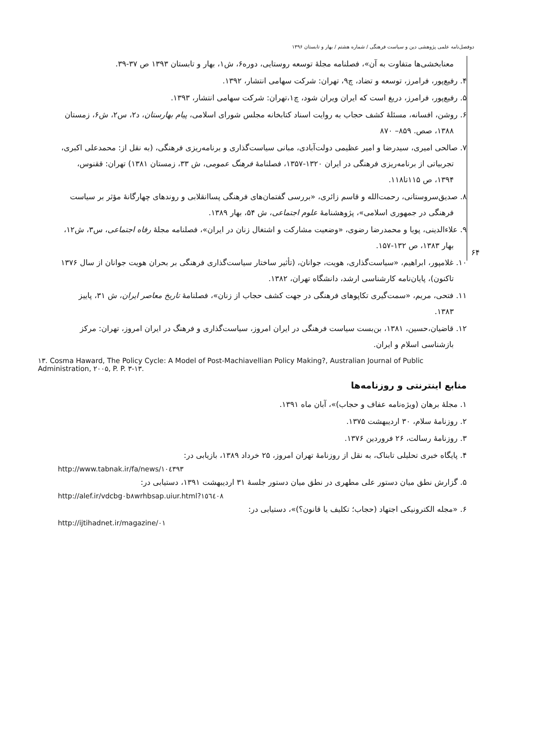دوفصل‌نامه علمی پژوهشی دین و سیاست فرهنگی / شماره هشتم / بهار و تابستان ۱۳۹۶
معنابخشی‌ها متفاوت به آن»، فصلنامه مجلهٔ توسعه روستایی، دوره۶، ش۱، بهار و تابستان ۱۳۹۳ ص ۳۷-۳۹.
۴. رفیع‌پور، فرامرز، توسعه و تضاد، چ۹، تهران: شرکت سهامی انتشار، ۱۳۹۲.
۵. رفیع‌پور، فرامرز، دریغ است که ایران ویران شود، چ۱،تهران: شرکت سهامی انتشار، ۱۳۹۳.
۶. روشن، افسانه، مسئلهٔ کشف حجاب به روایت اسناد کتابخانه مجلس شورای اسلامی، پیام بهارستان، د۲، س۲، ش۶، زمستان ۱۳۸۸، صص. ۸۵۹– ۸۷۰
۷. صالحی امیری، سیدرضا و امیر عظیمی دولت‌آبادی، مبانی سیاست‌گذاری و برنامه‌ریزی فرهنگی، (به نقل از: محمدعلی اکبری، تجربیاتی از برنامه‌ریزی فرهنگی در ایران ۱۳۲۰-۱۳۵۷، فصلنامهٔ فرهنگ عمومی، ش ۳۳، زمستان ۱۳۸۱) تهران: ققنوس، ۱۳۹۴، ص ۱۱۵تا۱۱۸.
۸. صدیق‌سروستانی، رحمت‌الله و قاسم زائری، «بررسی گفتمان‌های فرهنگی پساانقلابی و روندهای چهارگانهٔ مؤثر بر سیاست فرهنگی در جمهوری اسلامی»، پژوهشنامهٔ علوم اجتماعی، ش ۵۴، بهار ۱۳۸۹.
۹. علاءالدینی، پویا و محمدرضا رضوی، «وضعیت مشارکت و اشتغال زنان در ایران»، فصلنامه مجلهٔ رفاه اجتماعی، س۳، ش۱۲، بهار ۱۳۸۳، ص ۱۳۲-۱۵۷.
۱۰. غلامپور، ابراهیم، «سیاست‌گذاری، هویت، جوانان، (تأثیر ساختار سیاست‌گذاری فرهنگی بر بحران هویت جوانان از سال ۱۳۷۶ تاکنون)، پایان‌نامه کارشناسی ارشد، دانشگاه تهران، ۱۳۸۲.
۱۱. فتحی، مریم، «سمت‌گیری تکاپوهای فرهنگی در جهت کشف حجاب از زنان»، فصلنامهٔ تاریخ معاصر ایران، ش ۳۱، پاییز ۱۳۸۳.
۱۲. قاضیان،حسین، ۱۳۸۱، بن‌بست سیاست فرهنگی در ایران امروز، سیاست‌گذاری و فرهنگ در ایران امروز، تهران: مرکز بازشناسی اسلام و ایران.
۱۳. Cosma Haward, The Policy Cycle: A Model of Post-Machiavellian Policy Making?, Australian Journal of Public Administration, ۲۰۰۵, P. P. ۳-۱۳.
منابع اینترنتی و روزنامه‌ها
۱. مجلهٔ برهان (ویژه‌نامه عفاف و حجاب)»، آبان ماه ۱۳۹۱.
۲. روزنامهٔ سلام، ۳۰ اردیبهشت ۱۳۷۵.
۳. روزنامهٔ رسالت، ۲۶ فروردین ۱۳۷۶.
۴. پایگاه خبری تحلیلی تابناک، به نقل از روزنامهٔ تهران امروز، ۲۵ خرداد ۱۳۸۹، بازیابی در:
http://www.tabnak.ir/fa/news/۱۰٤۳۹۳
۵. گزارش نطق میان دستور علی مطهری در نطق میان دستور جلسهٔ ۳۱ اردیبهشت ۱۳۹۱، دستیابی در:
http://alef.ir/vdcbg۰b۸wrhbsap.uiur.html?۱٥٦٤۰۸
۶. «مجله الکترونیکی اجتهاد (حجاب؛ تکلیف یا قانون؟)»، دستیابی در:
http://ijtihadnet.ir/magazine/۰۱
۶۴